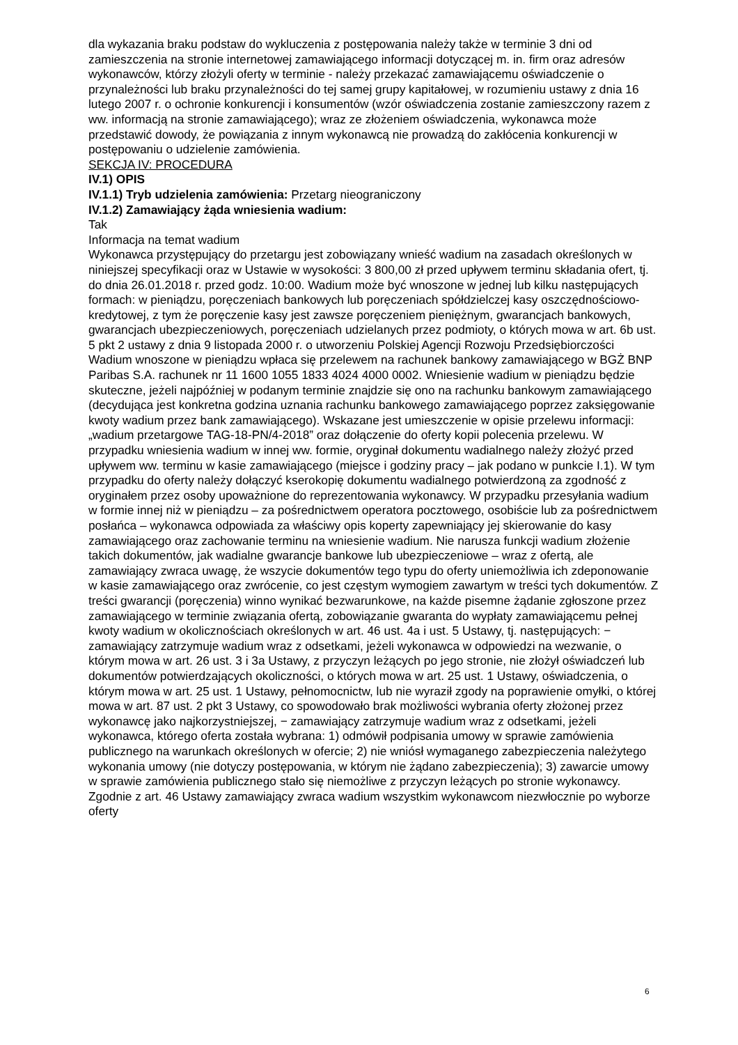dla wykazania braku podstaw do wykluczenia z postępowania należy także w terminie 3 dni od zamieszczenia na stronie internetowej zamawiającego informacji dotyczącej m. in. firm oraz adresów wykonawców, którzy złożyli oferty w terminie - należy przekazać zamawiającemu oświadczenie o przynależności lub braku przynależności do tej samej grupy kapitałowej, w rozumieniu ustawy z dnia 16 lutego 2007 r. o ochronie konkurencji i konsumentów (wzór oświadczenia zostanie zamieszczony razem z ww. informacją na stronie zamawiającego); wraz ze złożeniem oświadczenia, wykonawca może przedstawić dowody, że powiązania z innym wykonawcą nie prowadzą do zakłócenia konkurencji w postępowaniu o udzielenie zamówienia.
SEKCJA IV: PROCEDURA
IV.1) OPIS
IV.1.1) Tryb udzielenia zamówienia: Przetarg nieograniczony
IV.1.2) Zamawiający żąda wniesienia wadium:
Tak
Informacja na temat wadium
Wykonawca przystępujący do przetargu jest zobowiązany wnieść wadium na zasadach określonych w niniejszej specyfikacji oraz w Ustawie w wysokości: 3 800,00 zł przed upływem terminu składania ofert, tj. do dnia 26.01.2018 r. przed godz. 10:00. Wadium może być wnoszone w jednej lub kilku następujących formach: w pieniądzu, poręczeniach bankowych lub poręczeniach spółdzielczej kasy oszczędnościowo-kredytowej, z tym że poręczenie kasy jest zawsze poręczeniem pieniężnym, gwarancjach bankowych, gwarancjach ubezpieczeniowych, poręczeniach udzielanych przez podmioty, o których mowa w art. 6b ust. 5 pkt 2 ustawy z dnia 9 listopada 2000 r. o utworzeniu Polskiej Agencji Rozwoju Przedsiębiorczości Wadium wnoszone w pieniądzu wpłaca się przelewem na rachunek bankowy zamawiającego w BGŻ BNP Paribas S.A. rachunek nr 11 1600 1055 1833 4024 4000 0002. Wniesienie wadium w pieniądzu będzie skuteczne, jeżeli najpóźniej w podanym terminie znajdzie się ono na rachunku bankowym zamawiającego (decydująca jest konkretna godzina uznania rachunku bankowego zamawiającego poprzez zaksięgowanie kwoty wadium przez bank zamawiającego). Wskazane jest umieszczenie w opisie przelewu informacji: „wadium przetargowe TAG-18-PN/4-2018” oraz dołączenie do oferty kopii polecenia przelewu. W przypadku wniesienia wadium w innej ww. formie, oryginał dokumentu wadialnego należy złożyć przed upływem ww. terminu w kasie zamawiającego (miejsce i godziny pracy – jak podano w punkcie I.1). W tym przypadku do oferty należy dołączyć kserokopię dokumentu wadialnego potwierdzoną za zgodność z oryginałem przez osoby upoważnione do reprezentowania wykonawcy. W przypadku przesyłania wadium w formie innej niż w pieniądzu – za pośrednictwem operatora pocztowego, osobiście lub za pośrednictwem posłańca – wykonawca odpowiada za właściwy opis koperty zapewniający jej skierowanie do kasy zamawiającego oraz zachowanie terminu na wniesienie wadium. Nie narusza funkcji wadium złożenie takich dokumentów, jak wadialne gwarancje bankowe lub ubezpieczeniowe – wraz z ofertą, ale zamawiający zwraca uwagę, że wszycie dokumentów tego typu do oferty uniemożliwia ich zdeponowanie w kasie zamawiającego oraz zwrócenie, co jest częstym wymogiem zawartym w treści tych dokumentów. Z treści gwarancji (poręczenia) winno wynikać bezwarunkowe, na każde pisemne żądanie zgłoszone przez zamawiającego w terminie związania ofertą, zobowiązanie gwaranta do wypłaty zamawiającemu pełnej kwoty wadium w okolicznościach określonych w art. 46 ust. 4a i ust. 5 Ustawy, tj. następujących: − zamawiający zatrzymuje wadium wraz z odsetkami, jeżeli wykonawca w odpowiedzi na wezwanie, o którym mowa w art. 26 ust. 3 i 3a Ustawy, z przyczyn leżących po jego stronie, nie złożył oświadczeń lub dokumentów potwierdzających okoliczności, o których mowa w art. 25 ust. 1 Ustawy, oświadczenia, o którym mowa w art. 25 ust. 1 Ustawy, pełnomocnictw, lub nie wyraził zgody na poprawienie omyłki, o której mowa w art. 87 ust. 2 pkt 3 Ustawy, co spowodowało brak możliwości wybrania oferty złożonej przez wykonawcę jako najkorzystniejszej, − zamawiający zatrzymuje wadium wraz z odsetkami, jeżeli wykonawca, którego oferta została wybrana: 1) odmówił podpisania umowy w sprawie zamówienia publicznego na warunkach określonych w ofercie; 2) nie wniósł wymaganego zabezpieczenia należytego wykonania umowy (nie dotyczy postępowania, w którym nie żądano zabezpieczenia); 3) zawarcie umowy w sprawie zamówienia publicznego stało się niemożliwe z przyczyn leżących po stronie wykonawcy. Zgodnie z art. 46 Ustawy zamawiający zwraca wadium wszystkim wykonawcom niezwłocznie po wyborze oferty
6